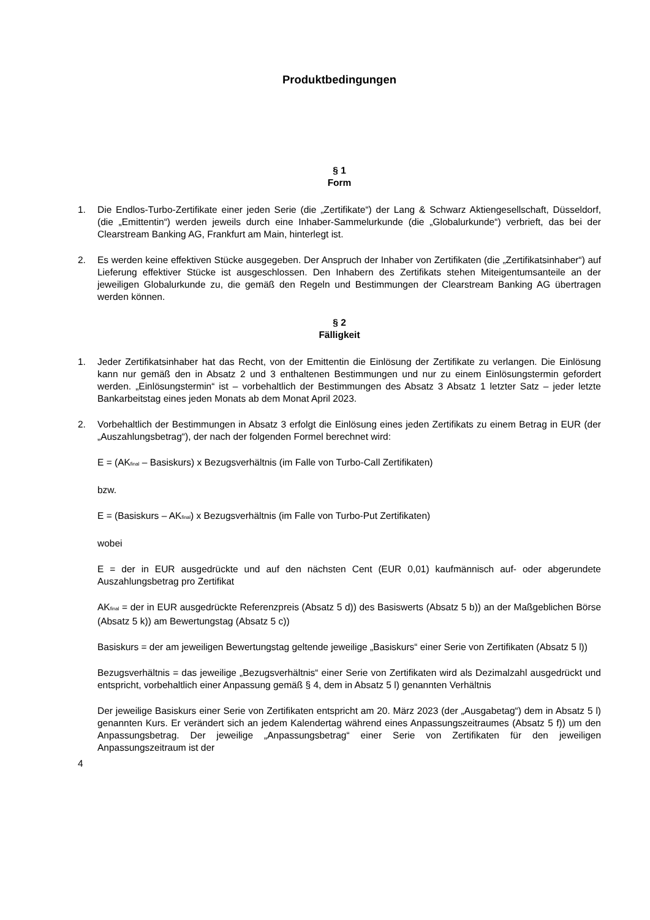Produktbedingungen
§ 1
Form
1. Die Endlos-Turbo-Zertifikate einer jeden Serie (die „Zertifikate“) der Lang & Schwarz Aktiengesellschaft, Düsseldorf, (die „Emittentin“) werden jeweils durch eine Inhaber-Sammelurkunde (die „Globalurkunde“) verbrieft, das bei der Clearstream Banking AG, Frankfurt am Main, hinterlegt ist.
2. Es werden keine effektiven Stücke ausgegeben. Der Anspruch der Inhaber von Zertifikaten (die „Zertifikatsinhaber“) auf Lieferung effektiver Stücke ist ausgeschlossen. Den Inhabern des Zertifikats stehen Miteigentumsanteile an der jeweiligen Globalurkunde zu, die gemäß den Regeln und Bestimmungen der Clearstream Banking AG übertragen werden können.
§ 2
Fälligkeit
1. Jeder Zertifikatsinhaber hat das Recht, von der Emittentin die Einlösung der Zertifikate zu verlangen. Die Einlösung kann nur gemäß den in Absatz 2 und 3 enthaltenen Bestimmungen und nur zu einem Einlösungstermin gefordert werden. „Einlösungstermin“ ist – vorbehaltlich der Bestimmungen des Absatz 3 Absatz 1 letzter Satz – jeder letzte Bankarbeitstag eines jeden Monats ab dem Monat April 2023.
2. Vorbehaltlich der Bestimmungen in Absatz 3 erfolgt die Einlösung eines jeden Zertifikats zu einem Betrag in EUR (der „Auszahlungsbetrag“), der nach der folgenden Formel berechnet wird:
E = (AK<sub>final</sub> – Basiskurs) x Bezugsverhältnis (im Falle von Turbo-Call Zertifikaten)
bzw.
E = (Basiskurs – AK<sub>final</sub>) x Bezugsverhältnis (im Falle von Turbo-Put Zertifikaten)
wobei
E = der in EUR ausgedrückte und auf den nächsten Cent (EUR 0,01) kaufmännisch auf- oder abgerundete Auszahlungsbetrag pro Zertifikat
AK<sub>final</sub> = der in EUR ausgedrückte Referenzpreis (Absatz 5 d)) des Basiswerts (Absatz 5 b)) an der Maßgeblichen Börse (Absatz 5 k)) am Bewertungstag (Absatz 5 c))
Basiskurs = der am jeweiligen Bewertungstag geltende jeweilige „Basiskurs“ einer Serie von Zertifikaten (Absatz 5 l))
Bezugsverhältnis = das jeweilige „Bezugsverhältnis“ einer Serie von Zertifikaten wird als Dezimalzahl ausgedrückt und entspricht, vorbehaltlich einer Anpassung gemäß § 4, dem in Absatz 5 l) genannten Verhältnis
Der jeweilige Basiskurs einer Serie von Zertifikaten entspricht am 20. März 2023 (der „Ausgabetag“) dem in Absatz 5 l) genannten Kurs. Er verändert sich an jedem Kalendertag während eines Anpassungszeitraumes (Absatz 5 f)) um den Anpassungsbetrag. Der jeweilige „Anpassungsbetrag“ einer Serie von Zertifikaten für den jeweiligen Anpassungszeitraum ist der
4